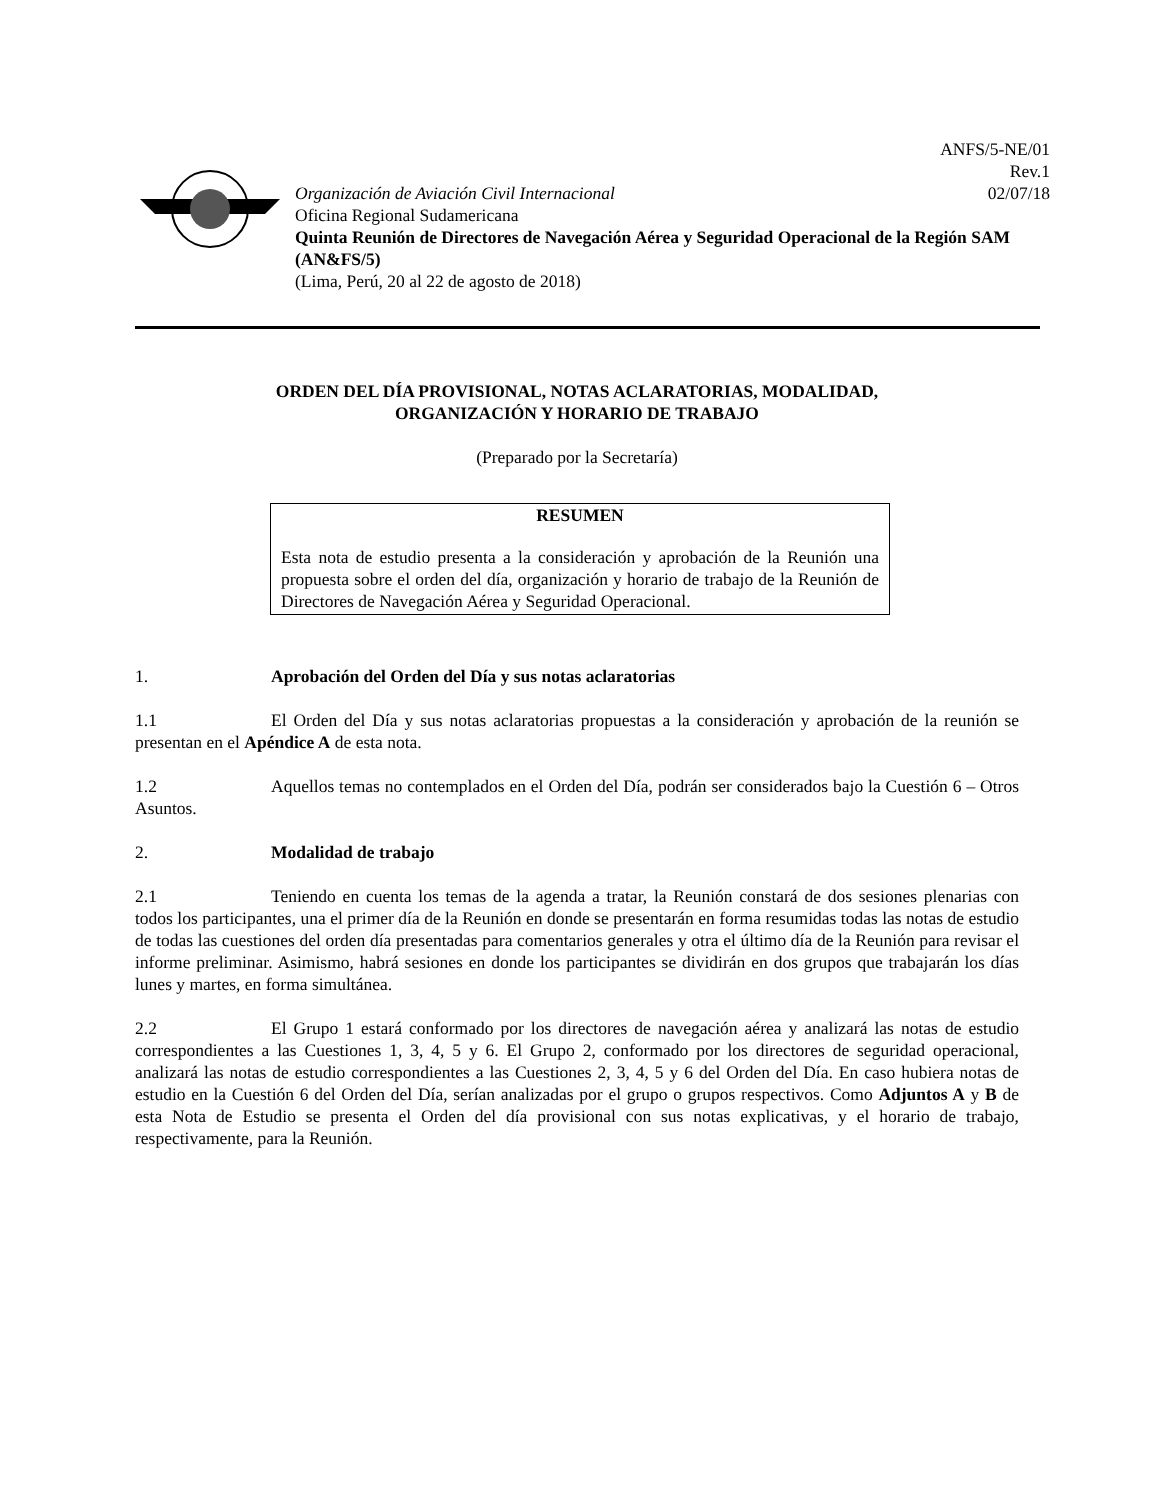ANFS/5-NE/01
Rev.1
02/07/18
Organización de Aviación Civil Internacional
Oficina Regional Sudamericana
Quinta Reunión de Directores de Navegación Aérea y Seguridad Operacional de la Región SAM (AN&FS/5)
(Lima, Perú, 20 al 22 de agosto de 2018)
ORDEN DEL DÍA PROVISIONAL, NOTAS ACLARATORIAS, MODALIDAD,
ORGANIZACIÓN Y HORARIO DE TRABAJO
(Preparado por la Secretaría)
RESUMEN
Esta nota de estudio presenta a la consideración y aprobación de la Reunión una propuesta sobre el orden del día, organización y horario de trabajo de la Reunión de Directores de Navegación Aérea y Seguridad Operacional.
1. Aprobación del Orden del Día y sus notas aclaratorias
1.1 El Orden del Día y sus notas aclaratorias propuestas a la consideración y aprobación de la reunión se presentan en el Apéndice A de esta nota.
1.2 Aquellos temas no contemplados en el Orden del Día, podrán ser considerados bajo la Cuestión 6 – Otros Asuntos.
2. Modalidad de trabajo
2.1 Teniendo en cuenta los temas de la agenda a tratar, la Reunión constará de dos sesiones plenarias con todos los participantes, una el primer día de la Reunión en donde se presentarán en forma resumidas todas las notas de estudio de todas las cuestiones del orden día presentadas para comentarios generales y otra el último día de la Reunión para revisar el informe preliminar. Asimismo, habrá sesiones en donde los participantes se dividirán en dos grupos que trabajarán los días lunes y martes, en forma simultánea.
2.2 El Grupo 1 estará conformado por los directores de navegación aérea y analizará las notas de estudio correspondientes a las Cuestiones 1, 3, 4, 5 y 6. El Grupo 2, conformado por los directores de seguridad operacional, analizará las notas de estudio correspondientes a las Cuestiones 2, 3, 4, 5 y 6 del Orden del Día. En caso hubiera notas de estudio en la Cuestión 6 del Orden del Día, serían analizadas por el grupo o grupos respectivos. Como Adjuntos A y B de esta Nota de Estudio se presenta el Orden del día provisional con sus notas explicativas, y el horario de trabajo, respectivamente, para la Reunión.